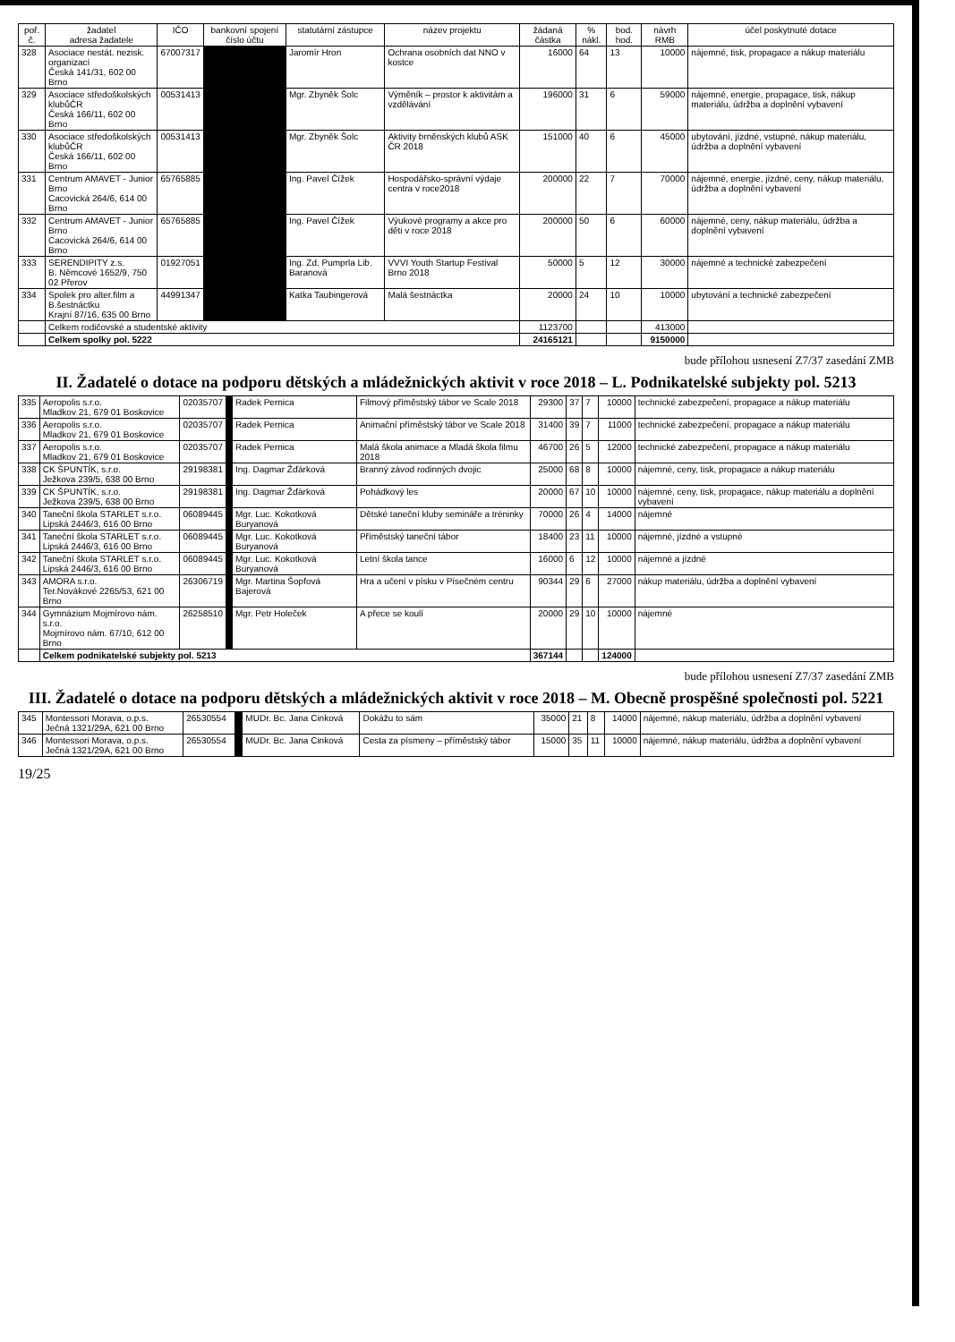| poř. č. | žadatel adresa žadatele | IČO | bankovní spojení číslo účtu | statutární zástupce | název projektu | žádaná částka | % nákl. | bod. hod. | návrh RMB | účel poskytnuté dotace |
| --- | --- | --- | --- | --- | --- | --- | --- | --- | --- | --- |
| 328 | Asociace nestát. nezisk. organizací Česká 141/31, 602 00 Brno | 67007317 | | Jaromír Hron | Ochrana osobních dat NNO v kostce | 16000 | 64 | 13 | 10000 | nájemné, tisk, propagace a nákup materiálu |
| 329 | Asociace středoškolských klubůČR Česká 166/11, 602 00 Brno | 00531413 | | Mgr. Zbyněk Šolc | Výměník – prostor k aktivitám a vzdělávání | 196000 | 31 | 6 | 59000 | nájemné, energie, propagace, tisk, nákup materiálu, údržba a doplnění vybavení |
| 330 | Asociace středoškolských klubůČR Česká 166/11, 602 00 Brno | 00531413 | | Mgr. Zbyněk Šolc | Aktivity brněnských klubů ASK ČR 2018 | 151000 | 40 | 6 | 45000 | ubytování, jízdné, vstupné, nákup materiálu, údržba a doplnění vybavení |
| 331 | Centrum AMAVET - Junior Brno Cacovická 264/6, 614 00 Brno | 65765885 | | Ing. Pavel Čížek | Hospodářsko-správní výdaje centra v roce2018 | 200000 | 22 | 7 | 70000 | nájemné, energie, jízdné, ceny, nákup materiálu, údržba a doplnění vybavení |
| 332 | Centrum AMAVET - Junior Brno Cacovická 264/6, 614 00 Brno | 65765885 | | Ing. Pavel Čížek | Výukové programy a akce pro děti v roce 2018 | 200000 | 50 | 6 | 60000 | nájemné, ceny, nákup materiálu, údržba a doplnění vybavení |
| 333 | SERENDIPITY z.s. B. Němcové 1652/9, 750 02 Přerov | 01927051 | | Ing. Zd. Pumprla Lib. Baranová | VVVI Youth Startup Festival Brno 2018 | 50000 | 5 | 12 | 30000 | nájemné a technické zabezpečení |
| 334 | Spolek pro alter.film a B.šestnáctku Krajní 87/16, 635 00 Brno | 44991347 | | Katka Taubingerová | Malá šestnáctka | 20000 | 24 | 10 | 10000 | ubytování a technické zabezpečení |
| | Celkem rodičovské a studentské aktivity | | | | | 1123700 | | | 413000 | |
| | Celkem spolky pol. 5222 | | | | | 24165121 | | | 9150000 | |
bude přílohou usnesení Z7/37 zasedání ZMB
II. Žadatelé o dotace na podporu dětských a mládežnických aktivit v roce 2018 – L. Podnikatelské subjekty pol. 5213
| 335 | Aeropolis s.r.o. Mladkov 21, 679 01 Boskovice | 02035707 | | Radek Pernica | Filmový příměstský tábor ve Scale 2018 | 29300 | 37 | 7 | 10000 | technické zabezpečení, propagace a nákup materiálu |
| 336 | Aeropolis s.r.o. Mladkov 21, 679 01 Boskovice | 02035707 | | Radek Pernica | Animační příměstský tábor ve Scale 2018 | 31400 | 39 | 7 | 11000 | technické zabezpečení, propagace a nákup materiálu |
| 337 | Aeropolis s.r.o. Mladkov 21, 679 01 Boskovice | 02035707 | | Radek Pernica | Malá škola animace a Mladá škola filmu 2018 | 46700 | 26 | 5 | 12000 | technické zabezpečení, propagace a nákup materiálu |
| 338 | CK ŠPUNTÍK, s.r.o. Ježkova 239/5, 638 00 Brno | 29198381 | | Ing. Dagmar Žďárková | Branný závod rodinných dvojic | 25000 | 68 | 8 | 10000 | nájemné, ceny, tisk, propagace a nákup materiálu |
| 339 | CK ŠPUNTÍK, s.r.o. Ježkova 239/5, 638 00 Brno | 29198381 | | Ing. Dagmar Žďárková | Pohádkový les | 20000 | 67 | 10 | 10000 | nájemné, ceny, tisk, propagace, nákup materiálu a doplnění vybavení |
| 340 | Taneční škola STARLET s.r.o. Lipská 2446/3, 616 00 Brno | 06089445 | | Mgr. Luc. Kokotková Buryanová | Dětské taneční kluby semináře a tréninky | 70000 | 26 | 4 | 14000 | nájemné |
| 341 | Taneční škola STARLET s.r.o. Lipská 2446/3, 616 00 Brno | 06089445 | | Mgr. Luc. Kokotková Buryanová | Příměstský taneční tábor | 18400 | 23 | 11 | 10000 | nájemné, jízdné a vstupné |
| 342 | Taneční škola STARLET s.r.o. Lipská 2446/3, 616 00 Brno | 06089445 | | Mgr. Luc. Kokotková Buryanová | Letní škola tance | 16000 | 6 | 12 | 10000 | nájemné a jízdné |
| 343 | AMORA s.r.o. Ter.Novákové 2265/53, 621 00 Brno | 26306719 | | Mgr. Martina Šopfová Bajerová | Hra a učení v písku v Písečném centru | 90344 | 29 | 6 | 27000 | nákup materiálu, údržba a doplnění vybavení |
| 344 | Gymnázium Mojmírovo nám. s.r.o. Mojmírovo nám. 67/10, 612 00 Brno | 26258510 | | Mgr. Petr Holeček | A přece se koulí | 20000 | 29 | 10 | 10000 | nájemné |
| | Celkem podnikatelské subjekty pol. 5213 | | | | | 367144 | | | 124000 | |
bude přílohou usnesení Z7/37 zasedání ZMB
III. Žadatelé o dotace na podporu dětských a mládežnických aktivit v roce 2018 – M. Obecně prospěšné společnosti pol. 5221
| 345 | Montessori Morava, o.p.s. Ječná 1321/29A, 621 00 Brno | 26530554 | | MUDr. Bc. Jana Cinková | Dokážu to sám | 35000 | 21 | 8 | 14000 | nájemné, nákup materiálu, údržba a doplnění vybavení |
| 346 | Montessori Morava, o.p.s. Ječná 1321/29A, 621 00 Brno | 26530554 | | MUDr. Bc. Jana Cinková | Cesta za písmeny – příměstský tábor | 15000 | 35 | 11 | 10000 | nájemné, nákup materiálu, údržba a doplnění vybavení |
19/25